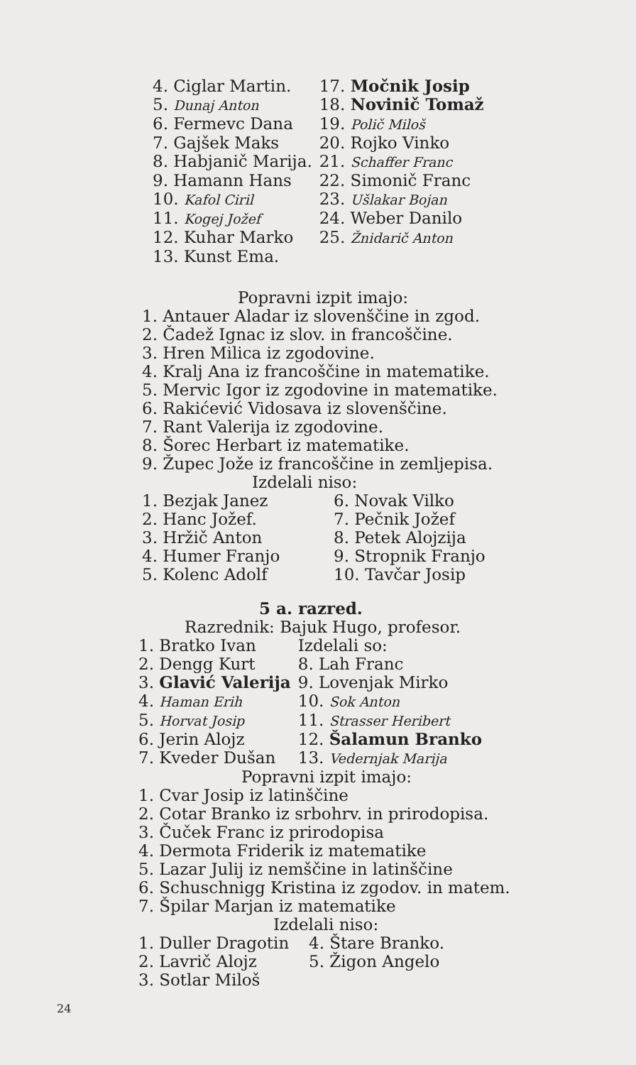| 4. Ciglar Martin. | 17. Močnik Josip |
| 5. Dunaj Anton | 18. Novinič Tomaž |
| 6. Fermevc Dana | 19. Polič Miloš |
| 7. Gajšek Maks | 20. Rojko Vinko |
| 8. Habjanič Marija. | 21. Schaffer Franc |
| 9. Hamann Hans | 22. Simonič Franc |
| 10. Kafol Ciril | 23. Ušlakar Bojan |
| 11. Kogej Jožef | 24. Weber Danilo |
| 12. Kuhar Marko | 25. Žnidarič Anton |
| 13. Kunst Ema. | |
Popravni izpit imajo:
1. Antauer Aladar iz slovenščine in zgod.
2. Čadež Ignac iz slov. in francoščine.
3. Hren Milica iz zgodovine.
4. Kralj Ana iz francoščine in matematike.
5. Mervic Igor iz zgodovine in matematike.
6. Rakićević Vidosava iz slovenščine.
7. Rant Valerija iz zgodovine.
8. Šorec Herbart iz matematike.
9. Župec Jože iz francoščine in zemljepisa.
Izdelali niso:
| 1. Bezjak Janez | 6. Novak Vilko |
| 2. Hanc Jožef. | 7. Pečnik Jožef |
| 3. Hržič Anton | 8. Petek Alojzija |
| 4. Humer Franjo | 9. Stropnik Franjo |
| 5. Kolenc Adolf | 10. Tavčar Josip |
5 a. razred.
Razrednik: Bajuk Hugo, profesor.
| 1. Bratko Ivan | Izdelali so: |
| 2. Dengg Kurt | 8. Lah Franc |
| 3. Glavić Valerija | 9. Lovenjak Mirko |
| 4. Haman Erih | 10. Sok Anton |
| 5. Horvat Josip | 11. Strasser Heribert |
| 6. Jerin Alojz | 12. Šalamun Branko |
| 7. Kveder Dušan | 13. Vedernjak Marija |
Popravni izpit imajo:
1. Cvar Josip iz latinščine
2. Cotar Branko iz srbohrv. in prirodopisa.
3. Čuček Franc iz prirodopisa
4. Dermota Friderik iz matematike
5. Lazar Julij iz nemščine in latinščine
6. Schuschnigg Kristina iz zgodov. in matem.
7. Špilar Marjan iz matematike
Izdelali niso:
| 1. Duller Dragotin | 4. Štare Branko. |
| 2. Lavrič Alojz | 5. Žigon Angelo |
| 3. Sotlar Miloš | |
24